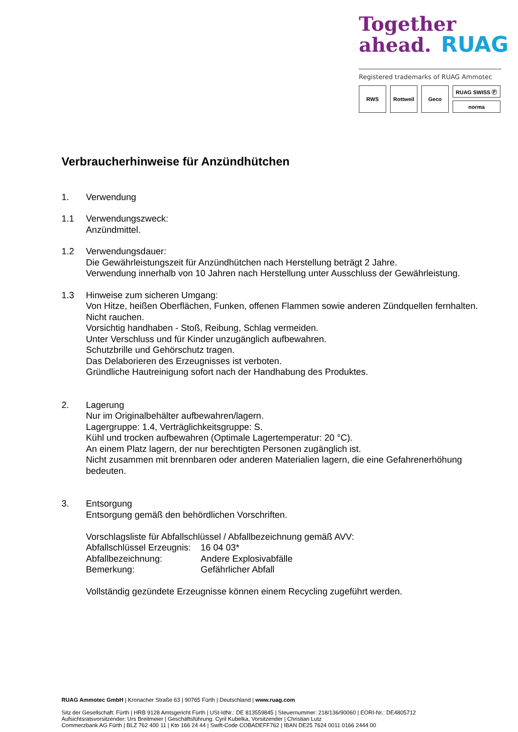Together
ahead. RUAG
Registered trademarks of RUAG Ammotec
RWS Rottweil Geco
RUAG SWISS Ⓟ
norma
Verbraucherhinweise für Anzündhütchen
1. Verwendung
1.1 Verwendungszweck:
Anzündmittel.
1.2 Verwendungsdauer:
Die Gewährleistungszeit für Anzündhütchen nach Herstellung beträgt 2 Jahre.
Verwendung innerhalb von 10 Jahren nach Herstellung unter Ausschluss der Gewährleistung.
1.3 Hinweise zum sicheren Umgang:
Von Hitze, heißen Oberflächen, Funken, offenen Flammen sowie anderen Zündquellen fernhalten.
Nicht rauchen.
Vorsichtig handhaben - Stoß, Reibung, Schlag vermeiden.
Unter Verschluss und für Kinder unzugänglich aufbewahren.
Schutzbrille und Gehörschutz tragen.
Das Delaborieren des Erzeugnisses ist verboten.
Gründliche Hautreinigung sofort nach der Handhabung des Produktes.
2. Lagerung
Nur im Originalbehälter aufbewahren/lagern.
Lagergruppe: 1.4, Verträglichkeitsgruppe: S.
Kühl und trocken aufbewahren (Optimale Lagertemperatur: 20 °C).
An einem Platz lagern, der nur berechtigten Personen zugänglich ist.
Nicht zusammen mit brennbaren oder anderen Materialien lagern, die eine Gefahrenerhöhung bedeuten.
3. Entsorgung
Entsorgung gemäß den behördlichen Vorschriften.
Vorschlagsliste für Abfallschlüssel / Abfallbezeichnung gemäß AVV:
| Abfallschlüssel Erzeugnis: | 16 04 03* |
| Abfallbezeichnung: | Andere Explosivabfälle |
| Bemerkung: | Gefährlicher Abfall |
Vollständig gezündete Erzeugnisse können einem Recycling zugeführt werden.
RUAG Ammotec GmbH | Kronacher Straße 63 | 90765 Fürth | Deutschland | www.ruag.com
Sitz der Gesellschaft: Fürth | HRB 9128 Amtsgericht Fürth | USt-IdNr.: DE 813559845 | Steuernummer: 218/136/90060 | EORI-Nr.: DE4805712
Aufsichtsratsvorsitzender: Urs Breitmeier | Geschäftsführung: Cyril Kubelka, Vorsitzender | Christian Lutz
Commerzbank AG Fürth | BLZ 762 400 11 | Kto 166 24 44 | Swift-Code COBADEFF762 | IBAN DE25 7624 0011 0166 2444 00